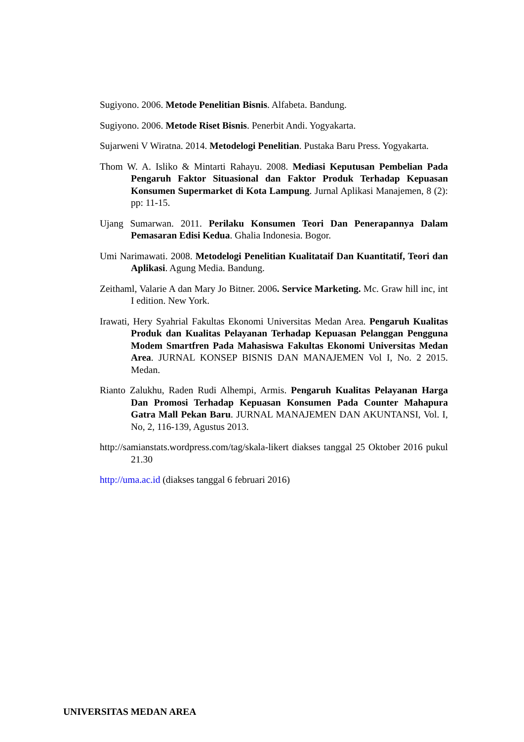Sugiyono. 2006. Metode Penelitian Bisnis. Alfabeta. Bandung.
Sugiyono. 2006. Metode Riset Bisnis. Penerbit Andi. Yogyakarta.
Sujarweni V Wiratna. 2014. Metodelogi Penelitian. Pustaka Baru Press. Yogyakarta.
Thom W. A. Isliko & Mintarti Rahayu. 2008. Mediasi Keputusan Pembelian Pada Pengaruh Faktor Situasional dan Faktor Produk Terhadap Kepuasan Konsumen Supermarket di Kota Lampung. Jurnal Aplikasi Manajemen, 8 (2): pp: 11-15.
Ujang Sumarwan. 2011. Perilaku Konsumen Teori Dan Penerapannya Dalam Pemasaran Edisi Kedua. Ghalia Indonesia. Bogor.
Umi Narimawati. 2008. Metodelogi Penelitian Kualitataif Dan Kuantitatif, Teori dan Aplikasi. Agung Media. Bandung.
Zeithaml, Valarie A dan Mary Jo Bitner. 2006. Service Marketing. Mc. Graw hill inc, int I edition. New York.
Irawati, Hery Syahrial Fakultas Ekonomi Universitas Medan Area. Pengaruh Kualitas Produk dan Kualitas Pelayanan Terhadap Kepuasan Pelanggan Pengguna Modem Smartfren Pada Mahasiswa Fakultas Ekonomi Universitas Medan Area. JURNAL KONSEP BISNIS DAN MANAJEMEN Vol I, No. 2 2015. Medan.
Rianto Zalukhu, Raden Rudi Alhempi, Armis. Pengaruh Kualitas Pelayanan Harga Dan Promosi Terhadap Kepuasan Konsumen Pada Counter Mahapura Gatra Mall Pekan Baru. JURNAL MANAJEMEN DAN AKUNTANSI, Vol. I, No, 2, 116-139, Agustus 2013.
http://samianstats.wordpress.com/tag/skala-likert diakses tanggal 25 Oktober 2016 pukul 21.30
http://uma.ac.id (diakses tanggal 6 februari 2016)
UNIVERSITAS MEDAN AREA